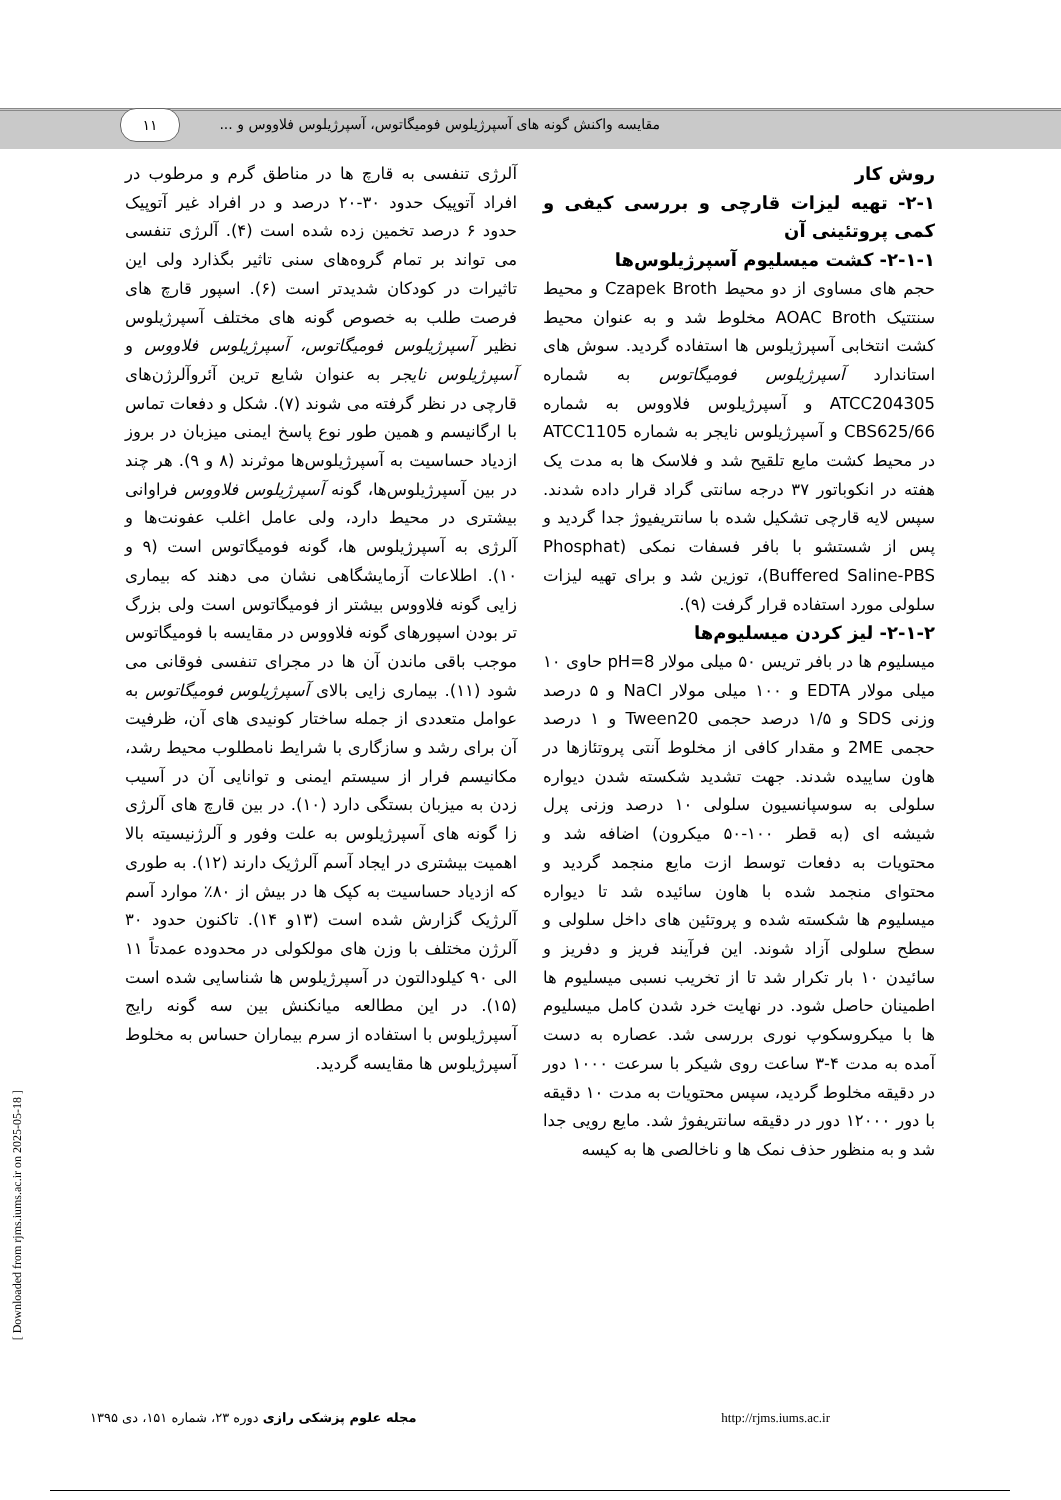۱۱
مقایسه واکنش گونه های آسپرژیلوس فومیگاتوس، آسپرژیلوس فلاووس و ...
آلرژی تنفسی به قارچ ها در مناطق گرم و مرطوب در افراد آتوپیک حدود ۳۰-۲۰ درصد و در افراد غیر آتوپیک حدود ۶ درصد تخمین زده شده است (۴). آلرژی تنفسی می تواند بر تمام گروه‌های سنی تاثیر بگذارد ولی این تاثیرات در کودکان شدیدتر است (۶). اسپور قارچ های فرصت طلب به خصوص گونه های مختلف آسپرژیلوس نظیر آسپرژیلوس فومیگاتوس، آسپرژیلوس فلاووس و آسپرژیلوس نایجر به عنوان شایع ترین آئروآلرژن‌های قارچی در نظر گرفته می شوند (۷). شکل و دفعات تماس با ارگانیسم و همین طور نوع پاسخ ایمنی میزبان در بروز ازدیاد حساسیت به آسپرژیلوس‌ها موثرند (۸ و ۹). هر چند در بین آسپرژیلوس‌ها، گونه آسپرژیلوس فلاووس فراوانی بیشتری در محیط دارد، ولی عامل اغلب عفونت‌ها و آلرژی به آسپرژیلوس ها، گونه فومیگاتوس است (۹ و ۱۰). اطلاعات آزمایشگاهی نشان می دهند که بیماری زایی گونه فلاووس بیشتر از فومیگاتوس است ولی بزرگ تر بودن اسپورهای گونه فلاووس در مقایسه با فومیگاتوس موجب باقی ماندن آن ها در مجرای تنفسی فوقانی می شود (۱۱). بیماری زایی بالای آسپرژیلوس فومیگاتوس به عوامل متعددی از جمله ساختار کونیدی های آن، ظرفیت آن برای رشد و سازگاری با شرایط نامطلوب محیط رشد، مکانیسم فرار از سیستم ایمنی و توانایی آن در آسیب زدن به میزبان بستگی دارد (۱۰). در بین قارچ های آلرژی زا گونه های آسپرژیلوس به علت وفور و آلرژنیسیته بالا اهمیت بیشتری در ایجاد آسم آلرژیک دارند (۱۲). به طوری که ازدیاد حساسیت به کپک ها در بیش از ۸۰٪ موارد آسم آلرژیک گزارش شده است (۱۳و ۱۴). تاکنون حدود ۳۰ آلرژن مختلف با وزن های مولکولی در محدوده عمدتاً ۱۱ الی ۹۰ کیلودالتون در آسپرژیلوس ها شناسایی شده است (۱۵). در این مطالعه میانکنش بین سه گونه رایج آسپرژیلوس با استفاده از سرم بیماران حساس به مخلوط آسپرژیلوس ها مقایسه گردید.
روش کار
۲-۱- تهیه لیزات قارچی و بررسی کیفی و کمی پروتئینی آن
۲-۱-۱- کشت میسلیوم آسپرژیلوس‌ها
حجم های مساوی از دو محیط Czapek Broth و محیط سنتتیک AOAC Broth مخلوط شد و به عنوان محیط کشت انتخابی آسپرژیلوس ها استفاده گردید. سوش های استاندارد آسپرژیلوس فومیگاتوس به شماره ATCC204305 و آسپرژیلوس فلاووس به شماره CBS625/66 و آسپرژیلوس نایجر به شماره ATCC1105 در محیط کشت مایع تلقیح شد و فلاسک ها به مدت یک هفته در انکوباتور ۳۷ درجه سانتی گراد قرار داده شدند. سپس لایه قارچی تشکیل شده با سانتریفیوژ جدا گردید و پس از شستشو با بافر فسفات نمکی (Phosphat Buffered Saline-PBS)، توزین شد و برای تهیه لیزات سلولی مورد استفاده قرار گرفت (۹).
۲-۱-۲- لیز کردن میسلیوم‌ها
میسلیوم ها در بافر تریس ۵۰ میلی مولار pH=8 حاوی ۱۰ میلی مولار EDTA و ۱۰۰ میلی مولار NaCl و ۵ درصد وزنی SDS و ۱/۵ درصد حجمی Tween20 و ۱ درصد حجمی 2ME و مقدار کافی از مخلوط آنتی پروتئازها در هاون ساییده شدند. جهت تشدید شکسته شدن دیواره سلولی به سوسپانسیون سلولی ۱۰ درصد وزنی پرل شیشه ای (به قطر ۱۰۰-۵۰ میکرون) اضافه شد و محتویات به دفعات توسط ازت مایع منجمد گردید و محتوای منجمد شده با هاون سائیده شد تا دیواره میسلیوم ها شکسته شده و پروتئین های داخل سلولی و سطح سلولی آزاد شوند. این فرآیند فریز و دفریز و سائیدن ۱۰ بار تکرار شد تا از تخریب نسبی میسلیوم ها اطمینان حاصل شود. در نهایت خرد شدن کامل میسلیوم ها با میکروسکوپ نوری بررسی شد. عصاره به دست آمده به مدت ۴-۳ ساعت روی شیکر با سرعت ۱۰۰۰ دور در دقیقه مخلوط گردید، سپس محتویات به مدت ۱۰ دقیقه با دور ۱۲۰۰۰ دور در دقیقه سانتریفوژ شد. مایع رویی جدا شد و به منظور حذف نمک ها و ناخالصی ها به کیسه
مجله علوم پزشکی رازی دوره ۲۳، شماره ۱۵۱، دی ۱۳۹۵ http://rjms.iums.ac.ir
[ Downloaded from rjms.iums.ac.ir on 2025-05-18 ]